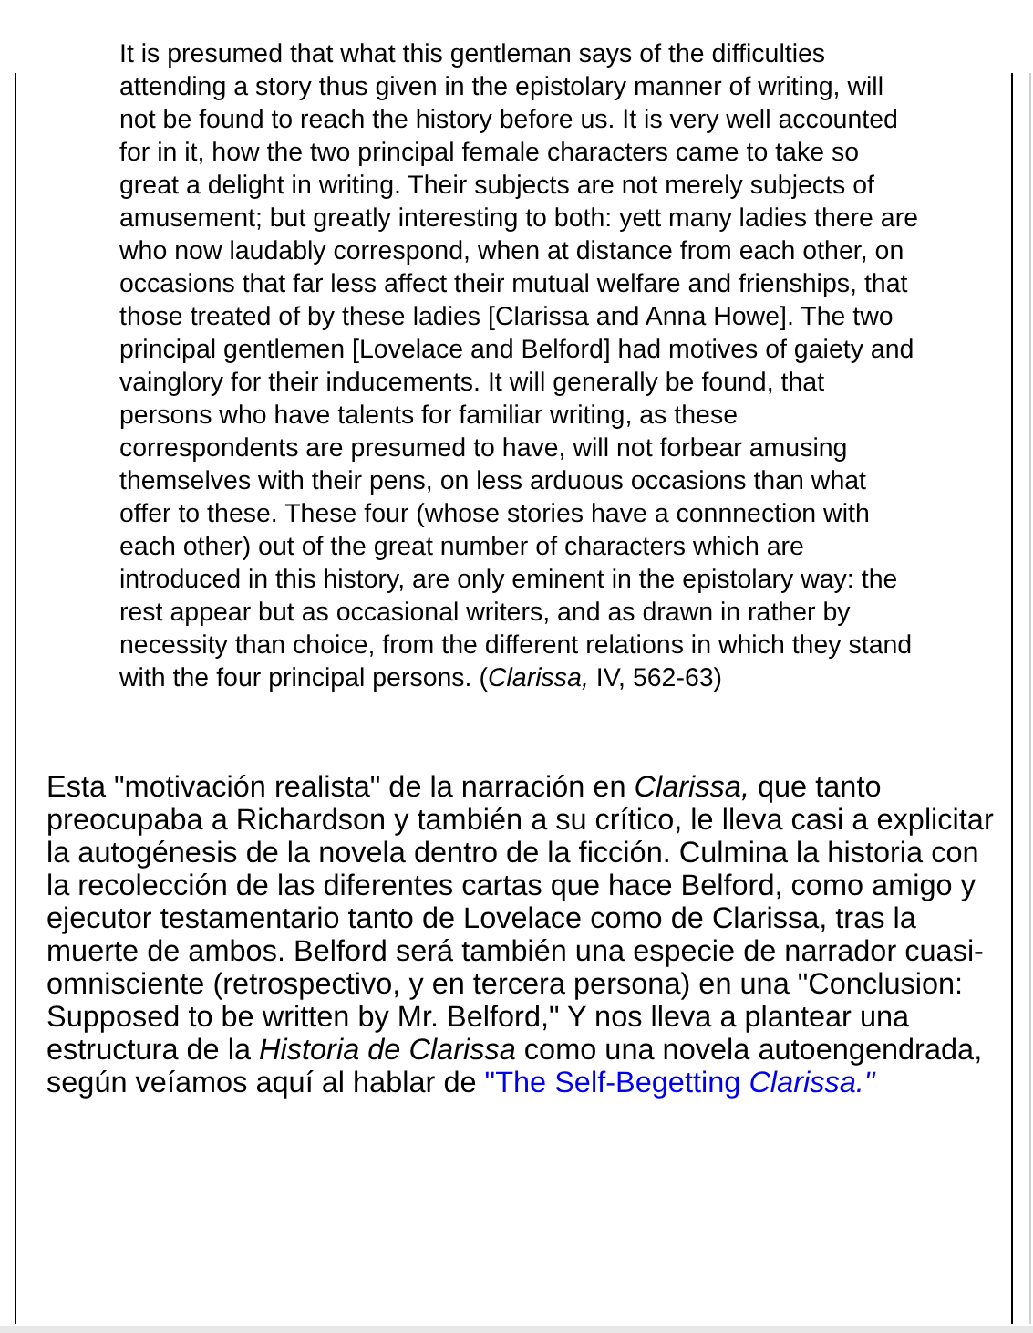It is presumed that what this gentleman says of the difficulties attending a story thus given in the epistolary manner of writing, will not be found to reach the history before us. It is very well accounted for in it, how the two principal female characters came to take so great a delight in writing. Their subjects are not merely subjects of amusement; but greatly interesting to both: yett many ladies there are who now laudably correspond, when at distance from each other, on occasions that far less affect their mutual welfare and frienships, that those treated of by these ladies [Clarissa and Anna Howe]. The two principal gentlemen [Lovelace and Belford] had motives of gaiety and vainglory for their inducements. It will generally be found, that persons who have talents for familiar writing, as these correspondents are presumed to have, will not forbear amusing themselves with their pens, on less arduous occasions than what offer to these. These four (whose stories have a connnection with each other) out of the great number of characters which are introduced in this history, are only eminent in the epistolary way: the rest appear but as occasional writers, and as drawn in rather by necessity than choice, from the different relations in which they stand with the four principal persons. (Clarissa, IV, 562-63)
Esta "motivación realista" de la narración en Clarissa, que tanto preocupaba a Richardson y también a su crítico, le lleva casi a explicitar la autogénesis de la novela dentro de la ficción. Culmina la historia con la recolección de las diferentes cartas que hace Belford, como amigo y ejecutor testamentario tanto de Lovelace como de Clarissa, tras la muerte de ambos. Belford será también una especie de narrador cuasi-omnisciente (retrospectivo, y en tercera persona) en una "Conclusion: Supposed to be written by Mr. Belford," Y nos lleva a plantear una estructura de la Historia de Clarissa como una novela autoengendrada, según veíamos aquí al hablar de "The Self-Begetting Clarissa."